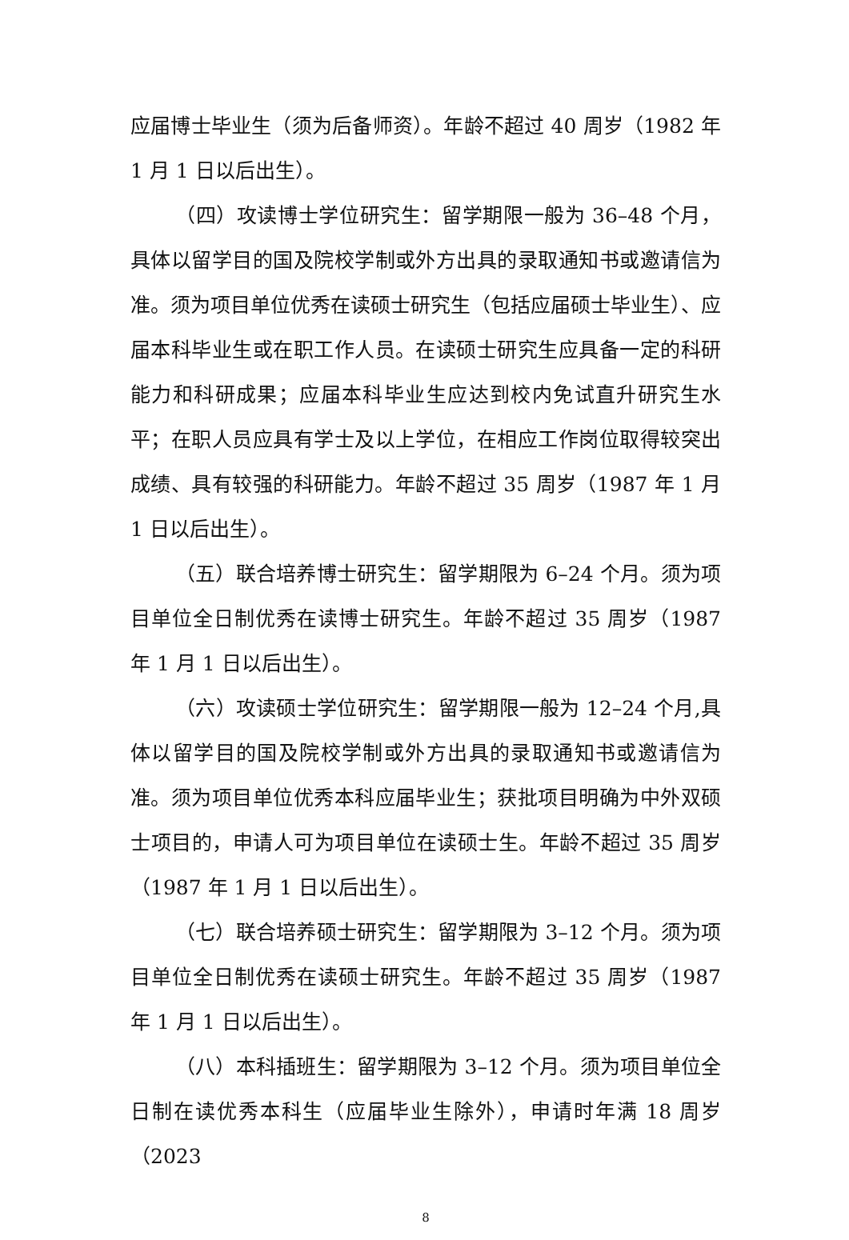应届博士毕业生（须为后备师资）。年龄不超过 40 周岁（1982 年 1 月 1 日以后出生）。
（四）攻读博士学位研究生：留学期限一般为 36–48 个月，具体以留学目的国及院校学制或外方出具的录取通知书或邀请信为准。须为项目单位优秀在读硕士研究生（包括应届硕士毕业生）、应届本科毕业生或在职工作人员。在读硕士研究生应具备一定的科研能力和科研成果；应届本科毕业生应达到校内免试直升研究生水平；在职人员应具有学士及以上学位，在相应工作岗位取得较突出成绩、具有较强的科研能力。年龄不超过 35 周岁（1987 年 1 月 1 日以后出生）。
（五）联合培养博士研究生：留学期限为 6–24 个月。须为项目单位全日制优秀在读博士研究生。年龄不超过 35 周岁（1987 年 1 月 1 日以后出生）。
（六）攻读硕士学位研究生：留学期限一般为 12–24 个月,具体以留学目的国及院校学制或外方出具的录取通知书或邀请信为准。须为项目单位优秀本科应届毕业生；获批项目明确为中外双硕士项目的，申请人可为项目单位在读硕士生。年龄不超过 35 周岁（1987 年 1 月 1 日以后出生）。
（七）联合培养硕士研究生：留学期限为 3–12 个月。须为项目单位全日制优秀在读硕士研究生。年龄不超过 35 周岁（1987 年 1 月 1 日以后出生）。
（八）本科插班生：留学期限为 3–12 个月。须为项目单位全日制在读优秀本科生（应届毕业生除外），申请时年满 18 周岁（2023
8